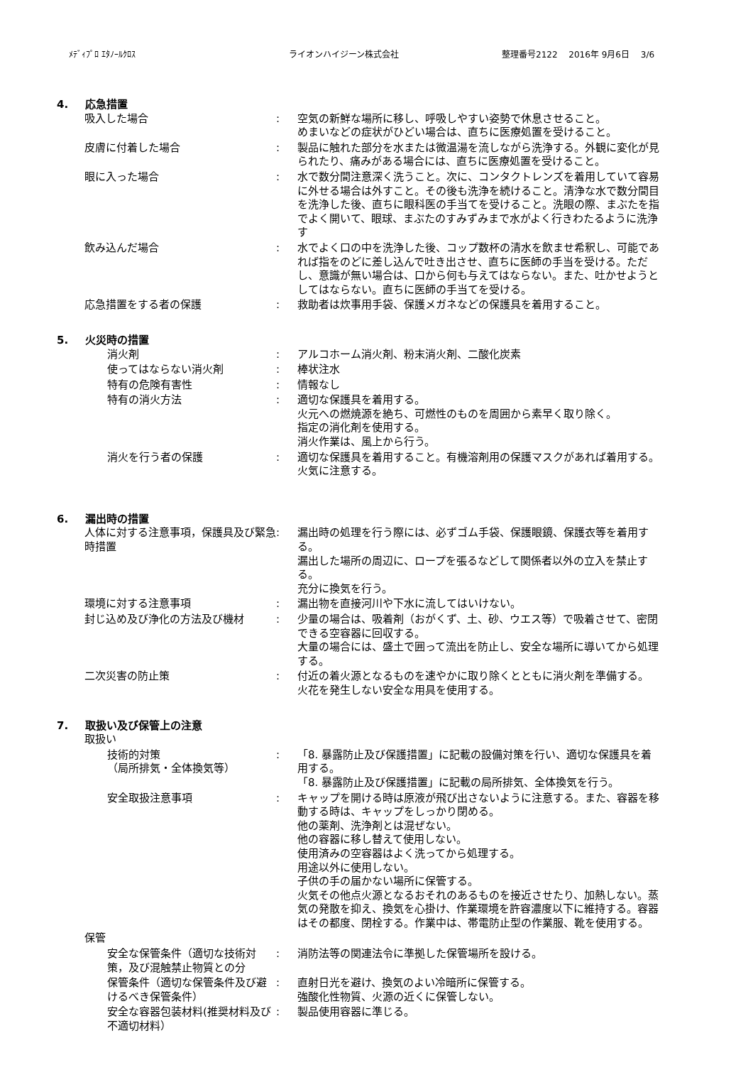ﾒﾃﾞｨﾌﾟﾛ ｴﾀﾉｰﾙｸﾛｽ ライオンハイジーン株式会社 整理番号2122　 2016年 9月6日　 3/6
4. 応急措置
吸入した場合 : 空気の新鮮な場所に移し、呼吸しやすい姿勢で休息させること。
めまいなどの症状がひどい場合は、直ちに医療処置を受けること。
皮膚に付着した場合 : 製品に触れた部分を水または微温湯を流しながら洗浄する。外観に変化が見られたり、痛みがある場合には、直ちに医療処置を受けること。
眼に入った場合 : 水で数分間注意深く洗うこと。次に、コンタクトレンズを着用していて容易に外せる場合は外すこと。その後も洗浄を続けること。清浄な水で数分間目を洗浄した後、直ちに眼科医の手当てを受けること。洗眼の際、まぶたを指でよく開いて、眼球、まぶたのすみずみまで水がよく行きわたるように洗浄す
飲み込んだ場合 : 水でよく口の中を洗浄した後、コップ数杯の清水を飲ませ希釈し、可能であれば指をのどに差し込んで吐き出させ、直ちに医師の手当を受ける。ただし、意識が無い場合は、口から何も与えてはならない。また、吐かせようとしてはならない。直ちに医師の手当てを受ける。
応急措置をする者の保護 : 救助者は炊事用手袋、保護メガネなどの保護具を着用すること。
5. 火災時の措置
消火剤 : アルコホーム消火剤、粉末消火剤、二酸化炭素
使ってはならない消火剤 : 棒状注水
特有の危険有害性 : 情報なし
特有の消火方法 : 適切な保護具を着用する。
火元への燃焼源を絶ち、可燃性のものを周囲から素早く取り除く。
指定の消化剤を使用する。
消火作業は、風上から行う。
消火を行う者の保護 : 適切な保護具を着用すること。有機溶剤用の保護マスクがあれば着用する。火気に注意する。
6. 漏出時の措置
人体に対する注意事項，保護具及び緊急時措置
: 漏出時の処理を行う際には、必ずゴム手袋、保護眼鏡、保護衣等を着用する。
漏出した場所の周辺に、ロープを張るなどして関係者以外の立入を禁止する。
充分に換気を行う。
環境に対する注意事項 : 漏出物を直接河川や下水に流してはいけない。
封じ込め及び浄化の方法及び機材 : 少量の場合は、吸着剤（おがくず、土、砂、ウエス等）で吸着させて、密閉できる空容器に回収する。
大量の場合には、盛土で囲って流出を防止し、安全な場所に導いてから処理する。
二次災害の防止策 : 付近の着火源となるものを速やかに取り除くとともに消火剤を準備する。
火花を発生しない安全な用具を使用する。
7. 取扱い及び保管上の注意
取扱い
技術的対策
（局所排気・全体換気等）
: 「8. 暴露防止及び保護措置」に記載の設備対策を行い、適切な保護具を着用する。
「8. 暴露防止及び保護措置」に記載の局所排気、全体換気を行う。
安全取扱注意事項 : キャップを開ける時は原液が飛び出さないように注意する。また、容器を移動する時は、キャップをしっかり閉める。
他の薬剤、洗浄剤とは混ぜない。
他の容器に移し替えて使用しない。
使用済みの空容器はよく洗ってから処理する。
用途以外に使用しない。
子供の手の届かない場所に保管する。
火気その他点火源となるおそれのあるものを接近させたり、加熱しない。蒸気の発散を抑え、換気を心掛け、作業環境を許容濃度以下に維持する。容器はその都度、閉栓する。作業中は、帯電防止型の作業服、靴を使用する。
保管
安全な保管条件（適切な技術対策，及び混触禁止物質との分
: 消防法等の関連法令に準拠した保管場所を設ける。
保管条件（適切な保管条件及び避けるべき保管条件）
: 直射日光を避け、換気のよい冷暗所に保管する。
強酸化性物質、火源の近くに保管しない。
安全な容器包装材料(推奨材料及び不適切材料）
: 製品使用容器に準じる。